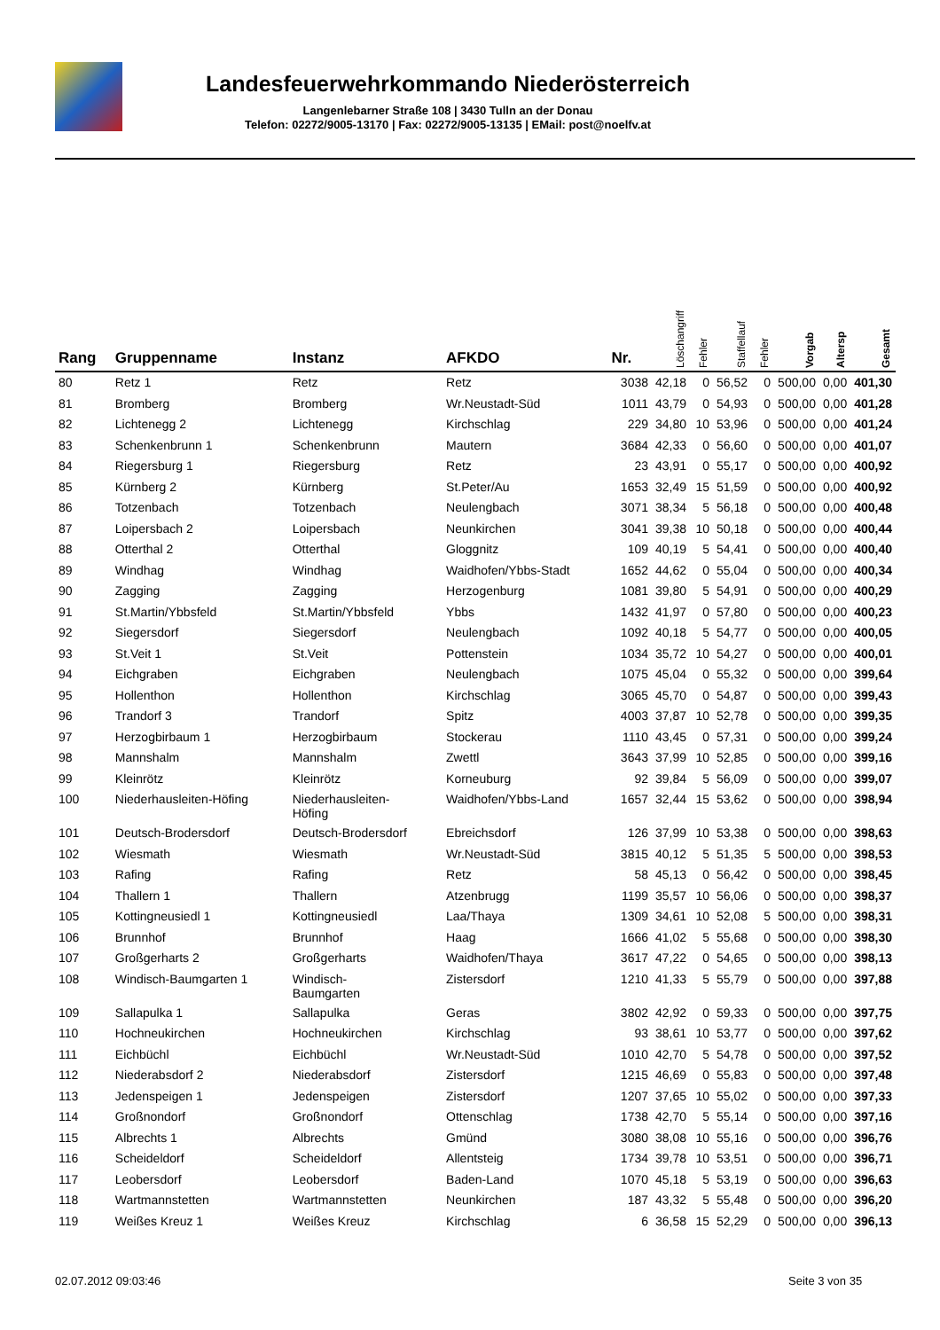Landesfeuerwehrkommando Niederösterreich
Langenlebarner Straße 108 | 3430 Tulln an der Donau
Telefon: 02272/9005-13170 | Fax: 02272/9005-13135 | EMail: post@noelfv.at
| Rang | Gruppenname | Instanz | AFKDO | Nr. | Löschangriff | Fehler | Staffellauf | Fehler | Vorgab | Altersp | Gesamt |
| --- | --- | --- | --- | --- | --- | --- | --- | --- | --- | --- | --- |
| 80 | Retz 1 | Retz | Retz | 3038 | 42,18 | 0 | 56,52 | 0 | 500,00 | 0,00 | 401,30 |
| 81 | Bromberg | Bromberg | Wr.Neustadt-Süd | 1011 | 43,79 | 0 | 54,93 | 0 | 500,00 | 0,00 | 401,28 |
| 82 | Lichtenegg 2 | Lichtenegg | Kirchschlag | 229 | 34,80 | 10 | 53,96 | 0 | 500,00 | 0,00 | 401,24 |
| 83 | Schenkenbrunn 1 | Schenkenbrunn | Mautern | 3684 | 42,33 | 0 | 56,60 | 0 | 500,00 | 0,00 | 401,07 |
| 84 | Riegersburg 1 | Riegersburg | Retz | 23 | 43,91 | 0 | 55,17 | 0 | 500,00 | 0,00 | 400,92 |
| 85 | Kürnberg 2 | Kürnberg | St.Peter/Au | 1653 | 32,49 | 15 | 51,59 | 0 | 500,00 | 0,00 | 400,92 |
| 86 | Totzenbach | Totzenbach | Neulengbach | 3071 | 38,34 | 5 | 56,18 | 0 | 500,00 | 0,00 | 400,48 |
| 87 | Loipersbach 2 | Loipersbach | Neunkirchen | 3041 | 39,38 | 10 | 50,18 | 0 | 500,00 | 0,00 | 400,44 |
| 88 | Otterthal 2 | Otterthal | Gloggnitz | 109 | 40,19 | 5 | 54,41 | 0 | 500,00 | 0,00 | 400,40 |
| 89 | Windhag | Windhag | Waidhofen/Ybbs-Stadt | 1652 | 44,62 | 0 | 55,04 | 0 | 500,00 | 0,00 | 400,34 |
| 90 | Zagging | Zagging | Herzogenburg | 1081 | 39,80 | 5 | 54,91 | 0 | 500,00 | 0,00 | 400,29 |
| 91 | St.Martin/Ybbsfeld | St.Martin/Ybbsfeld | Ybbs | 1432 | 41,97 | 0 | 57,80 | 0 | 500,00 | 0,00 | 400,23 |
| 92 | Siegersdorf | Siegersdorf | Neulengbach | 1092 | 40,18 | 5 | 54,77 | 0 | 500,00 | 0,00 | 400,05 |
| 93 | St.Veit 1 | St.Veit | Pottenstein | 1034 | 35,72 | 10 | 54,27 | 0 | 500,00 | 0,00 | 400,01 |
| 94 | Eichgraben | Eichgraben | Neulengbach | 1075 | 45,04 | 0 | 55,32 | 0 | 500,00 | 0,00 | 399,64 |
| 95 | Hollenthon | Hollenthon | Kirchschlag | 3065 | 45,70 | 0 | 54,87 | 0 | 500,00 | 0,00 | 399,43 |
| 96 | Trandorf 3 | Trandorf | Spitz | 4003 | 37,87 | 10 | 52,78 | 0 | 500,00 | 0,00 | 399,35 |
| 97 | Herzogbirbaum 1 | Herzogbirbaum | Stockerau | 1110 | 43,45 | 0 | 57,31 | 0 | 500,00 | 0,00 | 399,24 |
| 98 | Mannshalm | Mannshalm | Zwettl | 3643 | 37,99 | 10 | 52,85 | 0 | 500,00 | 0,00 | 399,16 |
| 99 | Kleinrötz | Kleinrötz | Korneuburg | 92 | 39,84 | 5 | 56,09 | 0 | 500,00 | 0,00 | 399,07 |
| 100 | Niederhausleiten-Höfing | Niederhausleiten- Höfing | Waidhofen/Ybbs-Land | 1657 | 32,44 | 15 | 53,62 | 0 | 500,00 | 0,00 | 398,94 |
| 101 | Deutsch-Brodersdorf | Deutsch-Brodersdorf | Ebreichsdorf | 126 | 37,99 | 10 | 53,38 | 0 | 500,00 | 0,00 | 398,63 |
| 102 | Wiesmath | Wiesmath | Wr.Neustadt-Süd | 3815 | 40,12 | 5 | 51,35 | 5 | 500,00 | 0,00 | 398,53 |
| 103 | Rafing | Rafing | Retz | 58 | 45,13 | 0 | 56,42 | 0 | 500,00 | 0,00 | 398,45 |
| 104 | Thallern 1 | Thallern | Atzenbrugg | 1199 | 35,57 | 10 | 56,06 | 0 | 500,00 | 0,00 | 398,37 |
| 105 | Kottingneusiedl 1 | Kottingneusiedl | Laa/Thaya | 1309 | 34,61 | 10 | 52,08 | 5 | 500,00 | 0,00 | 398,31 |
| 106 | Brunnhof | Brunnhof | Haag | 1666 | 41,02 | 5 | 55,68 | 0 | 500,00 | 0,00 | 398,30 |
| 107 | Großgerharts 2 | Großgerharts | Waidhofen/Thaya | 3617 | 47,22 | 0 | 54,65 | 0 | 500,00 | 0,00 | 398,13 |
| 108 | Windisch-Baumgarten 1 | Windisch- Baumgarten | Zistersdorf | 1210 | 41,33 | 5 | 55,79 | 0 | 500,00 | 0,00 | 397,88 |
| 109 | Sallapulka 1 | Sallapulka | Geras | 3802 | 42,92 | 0 | 59,33 | 0 | 500,00 | 0,00 | 397,75 |
| 110 | Hochneukirchen | Hochneukirchen | Kirchschlag | 93 | 38,61 | 10 | 53,77 | 0 | 500,00 | 0,00 | 397,62 |
| 111 | Eichbüchl | Eichbüchl | Wr.Neustadt-Süd | 1010 | 42,70 | 5 | 54,78 | 0 | 500,00 | 0,00 | 397,52 |
| 112 | Niederabsdorf 2 | Niederabsdorf | Zistersdorf | 1215 | 46,69 | 0 | 55,83 | 0 | 500,00 | 0,00 | 397,48 |
| 113 | Jedenspeigen 1 | Jedenspeigen | Zistersdorf | 1207 | 37,65 | 10 | 55,02 | 0 | 500,00 | 0,00 | 397,33 |
| 114 | Großnondorf | Großnondorf | Ottenschlag | 1738 | 42,70 | 5 | 55,14 | 0 | 500,00 | 0,00 | 397,16 |
| 115 | Albrechts 1 | Albrechts | Gmünd | 3080 | 38,08 | 10 | 55,16 | 0 | 500,00 | 0,00 | 396,76 |
| 116 | Scheideldorf | Scheideldorf | Allentsteig | 1734 | 39,78 | 10 | 53,51 | 0 | 500,00 | 0,00 | 396,71 |
| 117 | Leobersdorf | Leobersdorf | Baden-Land | 1070 | 45,18 | 5 | 53,19 | 0 | 500,00 | 0,00 | 396,63 |
| 118 | Wartmannstetten | Wartmannstetten | Neunkirchen | 187 | 43,32 | 5 | 55,48 | 0 | 500,00 | 0,00 | 396,20 |
| 119 | Weißes Kreuz 1 | Weißes Kreuz | Kirchschlag | 6 | 36,58 | 15 | 52,29 | 0 | 500,00 | 0,00 | 396,13 |
02.07.2012 09:03:46 Seite 3 von 35